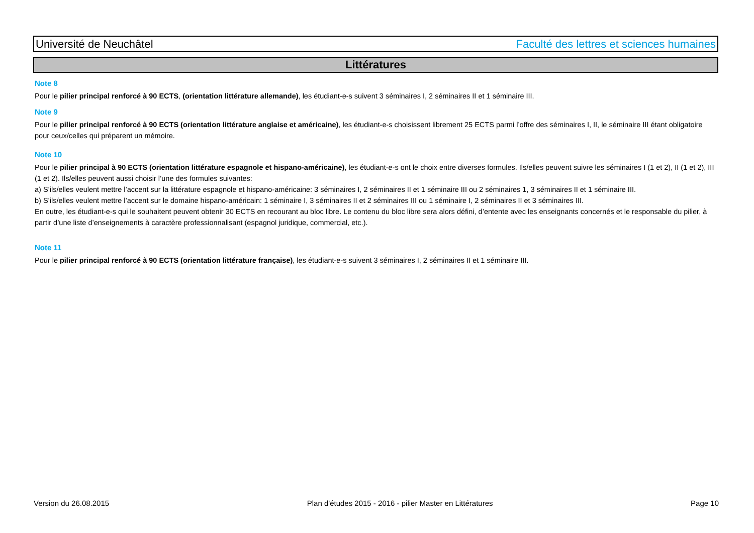Université de Neuchâtel Faculté des lettres et sciences humaines
Littératures
Note 8
Pour le pilier principal renforcé à 90 ECTS, (orientation littérature allemande), les étudiant-e-s suivent 3 séminaires I, 2 séminaires II et 1 séminaire III.
Note 9
Pour le pilier principal renforcé à 90 ECTS (orientation littérature anglaise et américaine), les étudiant-e-s choisissent librement 25 ECTS parmi l’offre des séminaires I, II, le séminaire III étant obligatoire pour ceux/celles qui préparent un mémoire.
Note 10
Pour le pilier principal à 90 ECTS (orientation littérature espagnole et hispano-américaine), les étudiant-e-s ont le choix entre diverses formules. Ils/elles peuvent suivre les séminaires I (1 et 2), II (1 et 2), III (1 et 2). Ils/elles peuvent aussi choisir l’une des formules suivantes:
a) S’ils/elles veulent mettre l’accent sur la littérature espagnole et hispano-américaine: 3 séminaires I, 2 séminaires II et 1 séminaire III ou 2 séminaires 1, 3 séminaires II et 1 séminaire III.
b) S’ils/elles veulent mettre l’accent sur le domaine hispano-américain: 1 séminaire I, 3 séminaires II et 2 séminaires III ou 1 séminaire I, 2 séminaires II et 3 séminaires III.
En outre, les étudiant-e-s qui le souhaitent peuvent obtenir 30 ECTS en recourant au bloc libre. Le contenu du bloc libre sera alors défini, d’entente avec les enseignants concernés et le responsable du pilier, à partir d’une liste d’enseignements à caractère professionnalisant (espagnol juridique, commercial, etc.).
Note 11
Pour le pilier principal renforcé à 90 ECTS (orientation littérature française), les étudiant-e-s suivent 3 séminaires I, 2 séminaires II et 1 séminaire III.
Version du 26.08.2015 Plan d'études 2015 - 2016 - pilier Master en Littératures Page 10